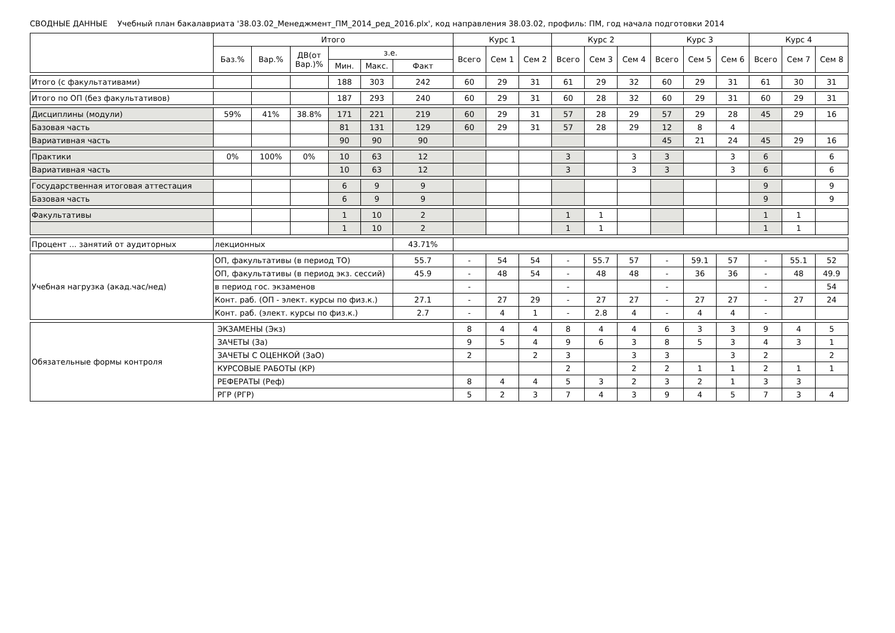СВОДНЫЕ ДАННЫЕ Учебный план бакалавриата '38.03.02_Менеджмент_ПМ_2014_ред_2016.plx', код направления 38.03.02, профиль: ПМ, год начала подготовки 2014
| | Итого | | | | | | Курс 1 | | | Курс 2 | | | Курс 3 | | | Курс 4 | | |
| --- | --- | --- | --- | --- | --- | --- | --- | --- | --- | --- | --- | --- | --- | --- | --- | --- | --- | --- |
| | Баз.% | Вар.% | ДВ(от Вар.)% | з.е. | | | Всего | Сем 1 | Сем 2 | Всего | Сем 3 | Сем 4 | Всего | Сем 5 | Сем 6 | Всего | Сем 7 | Сем 8 |
| | | | | Мин. | Макс. | Факт | | | | | | | | | | | | |
| Итого (с факультативами) | | | | 188 | 303 | 242 | 60 | 29 | 31 | 61 | 29 | 32 | 60 | 29 | 31 | 61 | 30 | 31 |
| Итого по ОП (без факультативов) | | | | 187 | 293 | 240 | 60 | 29 | 31 | 60 | 28 | 32 | 60 | 29 | 31 | 60 | 29 | 31 |
| Дисциплины (модули) | 59% | 41% | 38.8% | 171 | 221 | 219 | 60 | 29 | 31 | 57 | 28 | 29 | 57 | 29 | 28 | 45 | 29 | 16 |
| Базовая часть | | | | 81 | 131 | 129 | 60 | 29 | 31 | 57 | 28 | 29 | 12 | 8 | 4 | | | |
| Вариативная часть | | | | 90 | 90 | 90 | | | | | | | 45 | 21 | 24 | 45 | 29 | 16 |
| Практики | 0% | 100% | 0% | 10 | 63 | 12 | | | | 3 | | 3 | 3 | | 3 | 6 | | 6 |
| Вариативная часть | | | | 10 | 63 | 12 | | | | 3 | | 3 | 3 | | 3 | 6 | | 6 |
| Государственная итоговая аттестация | | | | 6 | 9 | 9 | | | | | | | | | | 9 | | 9 |
| Базовая часть | | | | 6 | 9 | 9 | | | | | | | | | | 9 | | 9 |
| Факультативы | | | | 1 | 10 | 2 | | | | 1 | 1 | | | | | 1 | 1 | |
| | | | | 1 | 10 | 2 | | | | 1 | 1 | | | | | 1 | 1 | |
| Процент ... занятий от аудиторных | лекционных | | | | | 43.71% | | | | | | | | | | | | |
| Учебная нагрузка (акад.час/нед) | ОП, факультативы (в период ТО) | | | | | 55.7 | - | 54 | 54 | - | 55.7 | 57 | - | 59.1 | 57 | - | 55.1 | 52 |
| | ОП, факультативы (в период экз. сессий) | | | | | 45.9 | - | 48 | 54 | - | 48 | 48 | - | 36 | 36 | - | 48 | 49.9 |
| | в период гос. экзаменов | | | | | | - | | | - | | | - | | | - | | 54 |
| | Конт. раб. (ОП - элект. курсы по физ.к.) | | | | | 27.1 | - | 27 | 29 | - | 27 | 27 | - | 27 | 27 | - | 27 | 24 |
| | Конт. раб. (элект. курсы по физ.к.) | | | | | 2.7 | - | 4 | 1 | - | 2.8 | 4 | - | 4 | 4 | - | | |
| Обязательные формы контроля | ЭКЗАМЕНЫ (Экз) | | | | | | 8 | 4 | 4 | 8 | 4 | 4 | 6 | 3 | 3 | 9 | 4 | 5 |
| | ЗАЧЕТЫ (За) | | | | | | 9 | 5 | 4 | 9 | 6 | 3 | 8 | 5 | 3 | 4 | 3 | 1 |
| | ЗАЧЕТЫ С ОЦЕНКОЙ (ЗаО) | | | | | | 2 | | 2 | 3 | | 3 | 3 | | 3 | 2 | | 2 |
| | КУРСОВЫЕ РАБОТЫ (КР) | | | | | | | | | 2 | | 2 | 2 | 1 | 1 | 2 | 1 | 1 |
| | РЕФЕРАТЫ (Реф) | | | | | | 8 | 4 | 4 | 5 | 3 | 2 | 3 | 2 | 1 | 3 | 3 | |
| | РГР (РГР) | | | | | | 5 | 2 | 3 | 7 | 4 | 3 | 9 | 4 | 5 | 7 | 3 | 4 |